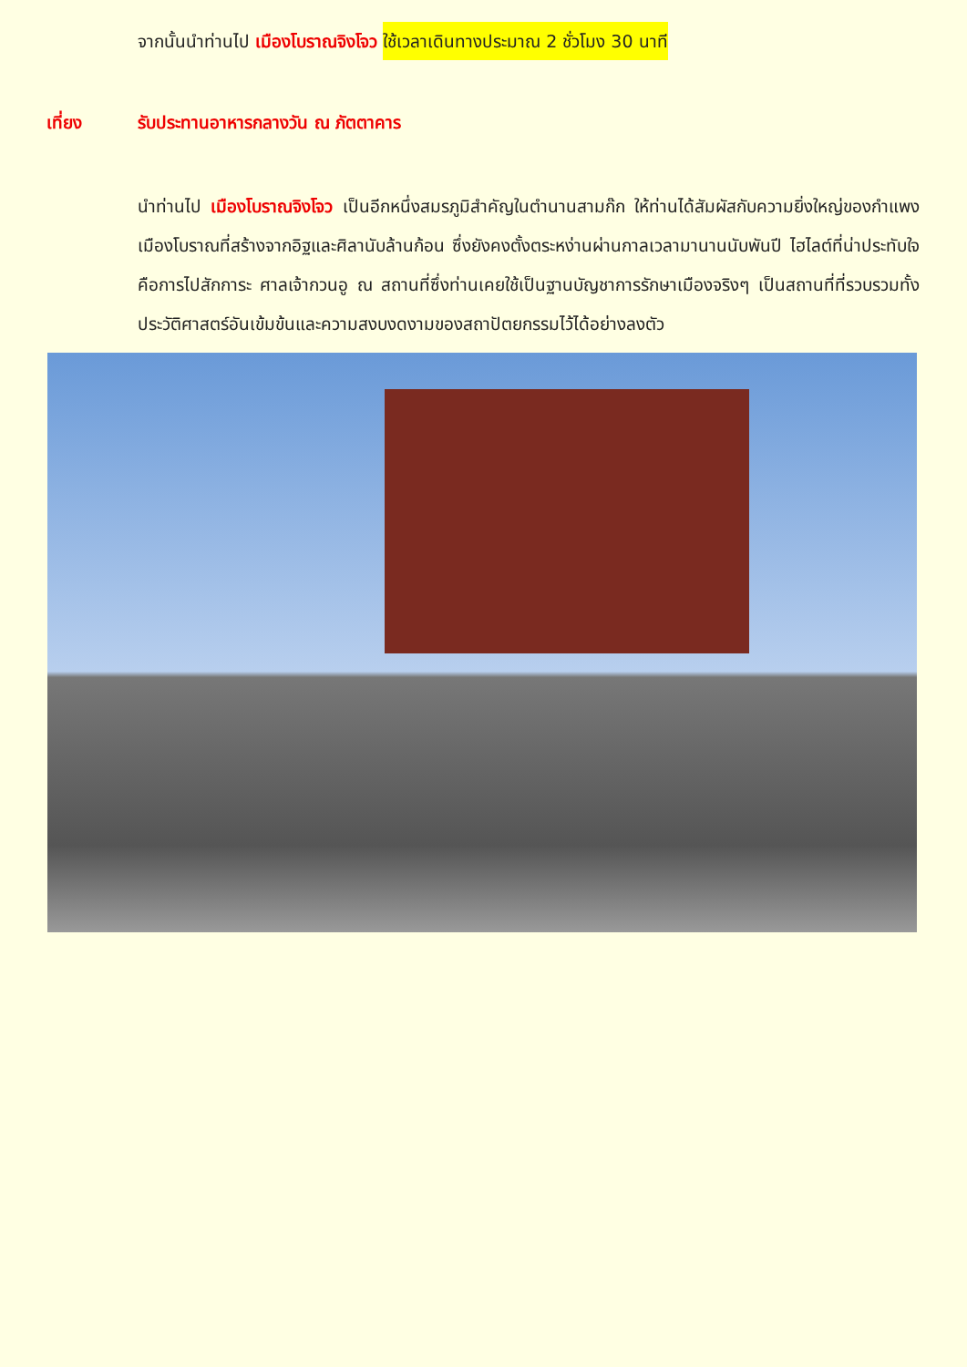จากนั้นนำท่านไป เมืองโบราณจิงโจว ใช้เวลาเดินทางประมาณ 2 ชั่วโมง 30 นาที
เที่ยง รับประทานอาหารกลางวัน ณ ภัตตาคาร
นำท่านไป เมืองโบราณจิงโจว เป็นอีกหนึ่งสมรภูมิสำคัญในตำนานสามก๊ก ให้ท่านได้สัมผัสกับความยิ่งใหญ่ของกำแพงเมืองโบราณที่สร้างจากอิฐและศิลานับล้านก้อน ซึ่งยังคงตั้งตระหง่านผ่านกาลเวลามานานนับพันปี ไฮไลต์ที่น่าประทับใจคือการไปสักการะ ศาลเจ้ากวนอู ณ สถานที่ซึ่งท่านเคยใช้เป็นฐานบัญชาการรักษาเมืองจริงๆ เป็นสถานที่ที่รวบรวมทั้งประวัติศาสตร์อันเข้มข้นและความสงบงดงามของสถาปัตยกรรมไว้ได้อย่างลงตัว